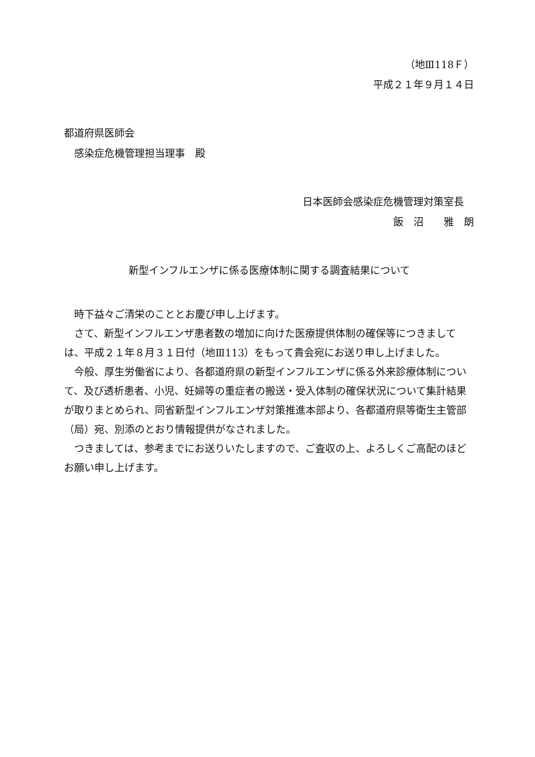（地Ⅲ118Ｆ）
平成２１年９月１４日
都道府県医師会
感染症危機管理担当理事　殿
日本医師会感染症危機管理対策室長
飯　沼　　雅　朗
新型インフルエンザに係る医療体制に関する調査結果について
時下益々ご清栄のこととお慶び申し上げます。
さて、新型インフルエンザ患者数の増加に向けた医療提供体制の確保等につきましては、平成２１年８月３１日付（地Ⅲ113）をもって貴会宛にお送り申し上げました。
今般、厚生労働省により、各都道府県の新型インフルエンザに係る外来診療体制について、及び透析患者、小児、妊婦等の重症者の搬送・受入体制の確保状況について集計結果が取りまとめられ、同省新型インフルエンザ対策推進本部より、各都道府県等衛生主管部（局）宛、別添のとおり情報提供がなされました。
つきましては、参考までにお送りいたしますので、ご査収の上、よろしくご高配のほどお願い申し上げます。